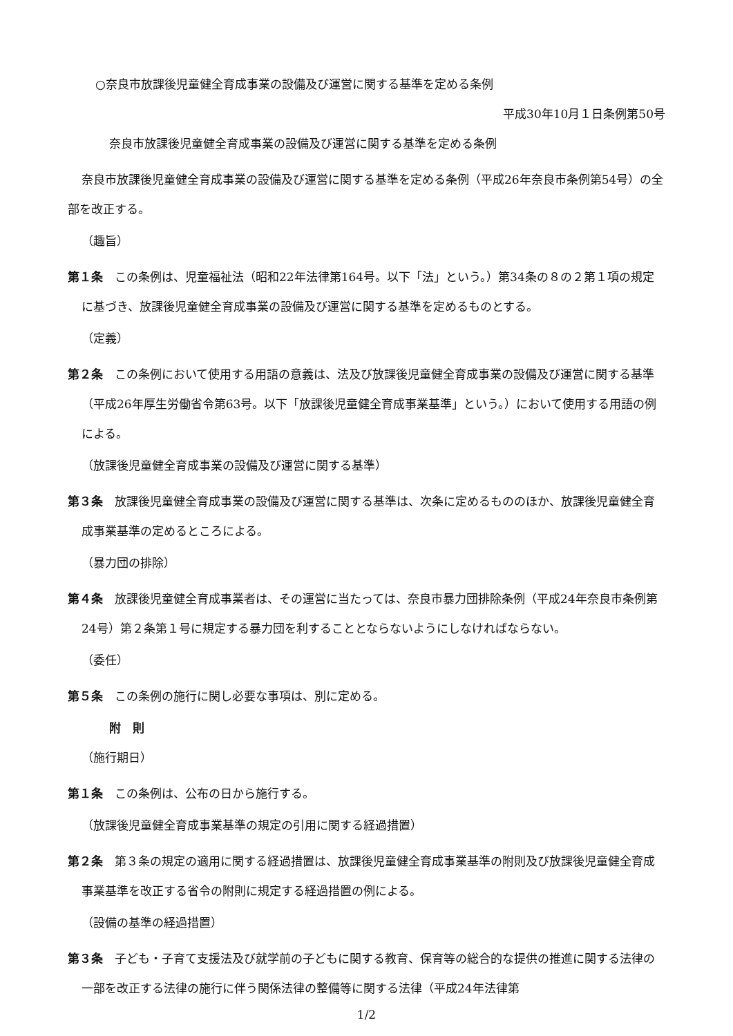○奈良市放課後児童健全育成事業の設備及び運営に関する基準を定める条例
平成30年10月１日条例第50号
奈良市放課後児童健全育成事業の設備及び運営に関する基準を定める条例
奈良市放課後児童健全育成事業の設備及び運営に関する基準を定める条例（平成26年奈良市条例第54号）の全部を改正する。
（趣旨）
第１条　この条例は、児童福祉法（昭和22年法律第164号。以下「法」という。）第34条の８の２第１項の規定に基づき、放課後児童健全育成事業の設備及び運営に関する基準を定めるものとする。
（定義）
第２条　この条例において使用する用語の意義は、法及び放課後児童健全育成事業の設備及び運営に関する基準（平成26年厚生労働省令第63号。以下「放課後児童健全育成事業基準」という。）において使用する用語の例による。
（放課後児童健全育成事業の設備及び運営に関する基準）
第３条　放課後児童健全育成事業の設備及び運営に関する基準は、次条に定めるもののほか、放課後児童健全育成事業基準の定めるところによる。
（暴力団の排除）
第４条　放課後児童健全育成事業者は、その運営に当たっては、奈良市暴力団排除条例（平成24年奈良市条例第24号）第２条第１号に規定する暴力団を利することとならないようにしなければならない。
（委任）
第５条　この条例の施行に関し必要な事項は、別に定める。
附　則
（施行期日）
第１条　この条例は、公布の日から施行する。
（放課後児童健全育成事業基準の規定の引用に関する経過措置）
第２条　第３条の規定の適用に関する経過措置は、放課後児童健全育成事業基準の附則及び放課後児童健全育成事業基準を改正する省令の附則に規定する経過措置の例による。
（設備の基準の経過措置）
第３条　子ども・子育て支援法及び就学前の子どもに関する教育、保育等の総合的な提供の推進に関する法律の一部を改正する法律の施行に伴う関係法律の整備等に関する法律（平成24年法律第
1/2